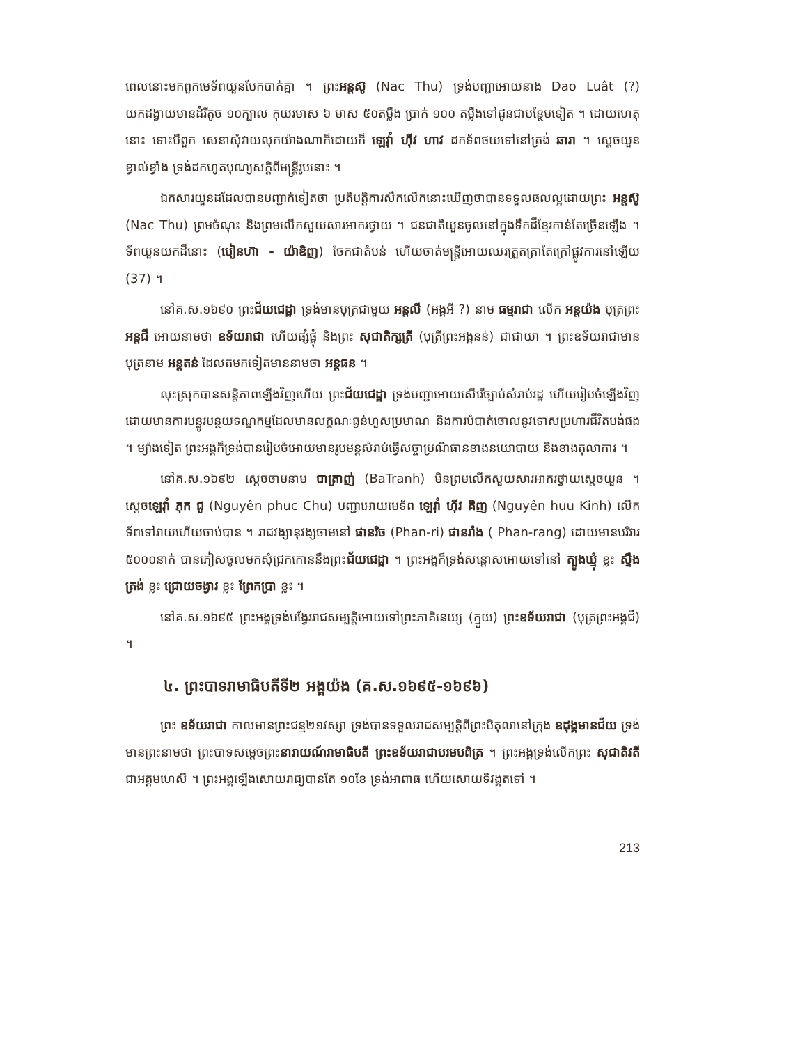ពេលនោះមកពួកមេទ័ពយួនបែកបាក់គ្នា ។ ព្រះអន្តស៊ូ (Nac Thu) ទ្រង់បញ្ជាអោយនាង Dao Luât (?) យកដង្វាយមានដំរីតូច ១០ក្បាល កុយរមាស ៦ មាស ៥០តម្លឹង ប្រាក់ ១០០ តម្លឹងទៅជូនជាបន្ថែមទៀត ។ ដោយហេតុនោះ ទោះបីពួក សេនាសុំវាយលុកយ៉ាងណាក៏ដោយក៏ ឡេវ៉ាំ ហ៊ីវ ហាវ ដកទ័ពថយទៅនៅត្រង់ ឆារា ។ ស្តេចយួន ខ្វាល់ខ្វាំង ទ្រង់ដកហូតបុណ្យសក្តិពីមន្ត្រីរូបនោះ ។
ឯកសារយួនដដែលបានបញ្ជាក់ទៀតថា ប្រតិបត្តិការសឹកលើកនោះឃើញថាបានទទួលផលល្អដោយព្រះ អន្តស៊ូ (Nac Thu) ព្រមចំណុះ និងព្រមលើកសួយសារអាករថ្វាយ ។ ជនជាតិយួនចូលនៅក្នុងទឹកដីខ្មែរកាន់តែច្រើនឡើង ។ ទ័ពយួនយកដីនោះ (បៀនហ៊ា - យ៉ាឌិញ) ចែកជាតំបន់ ហើយចាត់មន្ត្រីអោយឈរត្រួតត្រាតែក្រៅផ្លូវការនៅឡើយ (37) ។
នៅគ.ស.១៦៩០ ព្រះជ័យជេដ្ឋា ទ្រង់មានបុត្រជាមួយ អន្តលី (អង្គអី ?) នាម ធម្មរាជា លើក អន្តយ៉ង បុត្រព្រះ អន្តជី អោយនាមថា ឧទ័យរាជា ហើយផ្សំផ្គុំ និងព្រះ សុជាតិក្សត្រី (បុត្រីព្រះអង្គនន់) ជាជាយា ។ ព្រះឧទ័យរាជាមានបុត្រនាម អន្តតន់ ដែលតមកទៀតមាននាមថា អន្តធន ។
លុះស្រុកបានសន្តិភាពឡើងវិញហើយ ព្រះជ័យជេដ្ឋា ទ្រង់បញ្ជាអោយសើរើច្បាប់សំរាប់រដ្ឋ ហើយរៀបចំឡើងវិញ ដោយមានការបន្ធូរបន្ថយទណ្ឌកម្មដែលមានលក្ខណៈធ្ងន់ហួសប្រមាណ និងការបំបាត់ចោលនូវទោសប្រហារជីវិតបង់ផង ។ ម្យ៉ាងទៀត ព្រះអង្គក៏ទ្រង់បានរៀបចំអោយមានរូបមន្តសំរាប់ធ្វើសច្ចាប្រណិធានខាងនយោបាយ និងខាងតុលាការ ។
នៅគ.ស.១៦៩២ ស្តេចចាមនាម បាត្រាញ់ (BaTranh) មិនព្រមលើកសួយសារអាករថ្វាយស្តេចយួន ។ ស្តេចឡេវ៉ាំ ភុក ជូ (Nguyên phuc Chu) បញ្ជាអោយមេទ័ព ឡេវ៉ាំ ហ៊ីវ គិញ (Nguyên huu Kinh) លើកទ័ពទៅវាយហើយចាប់បាន ។ រាជវង្សានុវង្សចាមនៅ ផានរិច (Phan-ri) ផានរាំង ( Phan-rang) ដោយមានបរិវារ ៥០០០នាក់ បានភៀសចូលមកសុំជ្រកកោននឹងព្រះជ័យជេដ្ឋា ។ ព្រះអង្គក៏ទ្រង់សន្តោសអោយទៅនៅ ត្បូងឃ្មុំ ខ្លះ ស្ទឹងត្រង់ ខ្លះ ជ្រោយចង្វារ ខ្លះ ព្រែកប្រា ខ្លះ ។
នៅគ.ស.១៦៩៥ ព្រះអង្គទ្រង់បង្វែររាជសម្បត្តិអោយទៅព្រះភាគិនេយ្យ (ក្មួយ) ព្រះឧទ័យរាជា (បុត្រព្រះអង្គជី) ។
៤. ព្រះបាទរាមាធិបតីទី២ អង្គយ៉ង (គ.ស.១៦៩៥-១៦៩៦)
ព្រះ ឧទ័យរាជា កាលមានព្រះជន្ម២១វស្សា ទ្រង់បានទទួលរាជសម្បត្តិពីព្រះបិតុលានៅក្រុង ឧដុង្គមានជ័យ ទ្រង់មានព្រះនាមថា ព្រះបាទសម្តេចព្រះនារាយណ៍រាមាធិបតី ព្រះឧទ័យរាជាបរមបពិត្រ ។ ព្រះអង្គទ្រង់លើកព្រះ សុជាតិវតី ជាអគ្គមហេសី ។ ព្រះអង្គឡើងសោយរាជ្យបានតែ ១០ខែ ទ្រង់អាពាធ ហើយសោយទិវង្គតទៅ ។
213